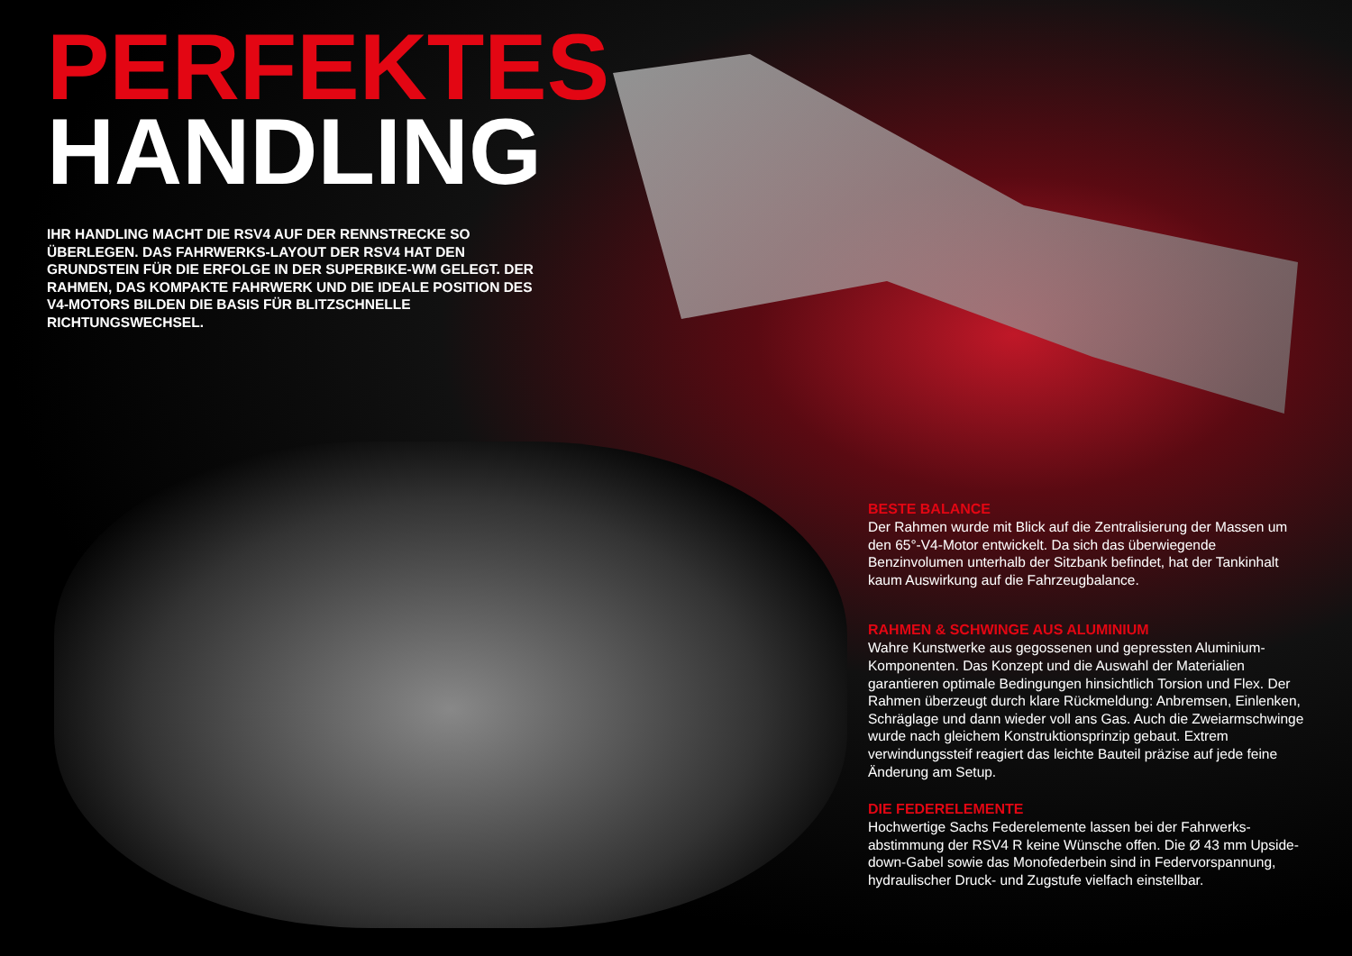PERFEKTES
HANDLING
IHR HANDLING MACHT DIE RSV4 AUF DER RENNSTRECKE SO ÜBERLEGEN. DAS FAHRWERKS-LAYOUT DER RSV4 HAT DEN GRUNDSTEIN FÜR DIE ERFOLGE IN DER SUPERBIKE-WM GELEGT. DER RAHMEN, DAS KOMPAKTE FAHRWERK UND DIE IDEALE POSITION DES V4-MOTORS BILDEN DIE BASIS FÜR BLITZSCHNELLE RICHTUNGSWECHSEL.
BESTE BALANCE
Der Rahmen wurde mit Blick auf die Zentralisierung der Massen um den 65°-V4-Motor entwickelt. Da sich das überwiegende Benzinvolumen unterhalb der Sitzbank befindet, hat der Tankinhalt kaum Auswirkung auf die Fahrzeugbalance.
RAHMEN & SCHWINGE AUS ALUMINIUM
Wahre Kunstwerke aus gegossenen und gepressten Aluminium-Komponenten. Das Konzept und die Auswahl der Materialien garantieren optimale Bedingungen hinsichtlich Torsion und Flex. Der Rahmen überzeugt durch klare Rückmeldung: Anbremsen, Einlenken, Schräglage und dann wieder voll ans Gas. Auch die Zweiarmschwinge wurde nach gleichem Konstruktionsprinzip gebaut. Extrem verwindungssteif reagiert das leichte Bauteil präzise auf jede feine Änderung am Setup.
DIE FEDERELEMENTE
Hochwertige Sachs Federelemente lassen bei der Fahrwerks-abstimmung der RSV4 R keine Wünsche offen. Die Ø 43 mm Upside-down-Gabel sowie das Monofederbein sind in Federvorspannung, hydraulischer Druck- und Zugstufe vielfach einstellbar.